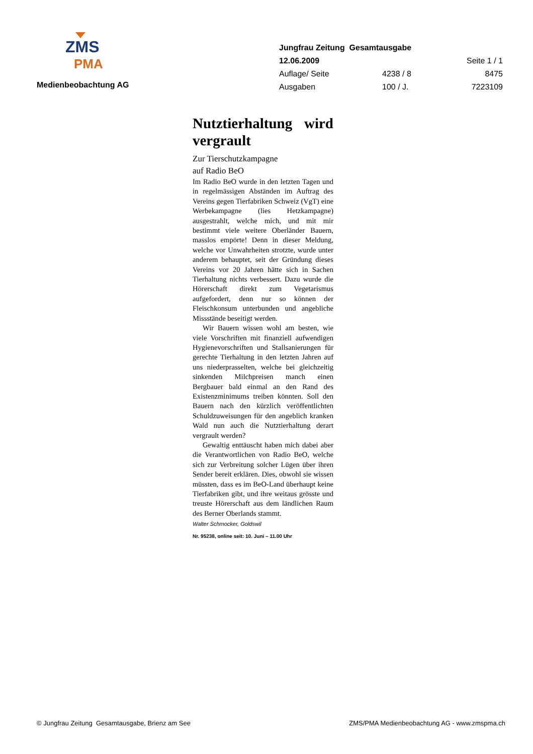ZMS
PMA
Medienbeobachtung AG
| Jungfrau Zeitung Gesamtausgabe | | |
| 12.06.2009 | | Seite 1 / 1 |
| Auflage/ Seite | 4238 / 8 | 8475 |
| Ausgaben | 100 / J. | 7223109 |
Nutztierhaltung wird vergrault
Zur Tierschutzkampagne
auf Radio BeO
Im Radio BeO wurde in den letzten Tagen und in regelmässigen Abständen im Auftrag des Vereins gegen Tierfabriken Schweiz (VgT) eine Werbekampagne (lies Hetzkampagne) ausgestrahlt, welche mich, und mit mir bestimmt viele weitere Oberländer Bauern, masslos empörte! Denn in dieser Meldung, welche vor Unwahrheiten strotzte, wurde unter anderem behauptet, seit der Gründung dieses Vereins vor 20 Jahren hätte sich in Sachen Tierhaltung nichts verbessert. Dazu wurde die Hörerschaft direkt zum Vegetarismus aufgefordert, denn nur so können der Fleischkonsum unterbunden und angebliche Missstände beseitigt werden.
Wir Bauern wissen wohl am besten, wie viele Vorschriften mit finanziell aufwendigen Hygienevorschriften und Stallsanierungen für gerechte Tierhaltung in den letzten Jahren auf uns niederprasselten, welche bei gleichzeitig sinkenden Milchpreisen manch einen Bergbauer bald einmal an den Rand des Existenzminimums treiben könnten. Soll den Bauern nach den kürzlich veröffentlichten Schuldzuweisungen für den angeblich kranken Wald nun auch die Nutztierhaltung derart vergrault werden?
Gewaltig enttäuscht haben mich dabei aber die Verantwortlichen von Radio BeO, welche sich zur Verbreitung solcher Lügen über ihren Sender bereit erklären. Dies, obwohl sie wissen müssten, dass es im BeO-Land überhaupt keine Tierfabriken gibt, und ihre weitaus grösste und treuste Hörerschaft aus dem ländlichen Raum des Berner Oberlands stammt.
Walter Schmocker, Goldswil
Nr. 95238, online seit: 10. Juni – 11.00 Uhr
© Jungfrau Zeitung Gesamtausgabe, Brienz am See ZMS/PMA Medienbeobachtung AG - www.zmspma.ch